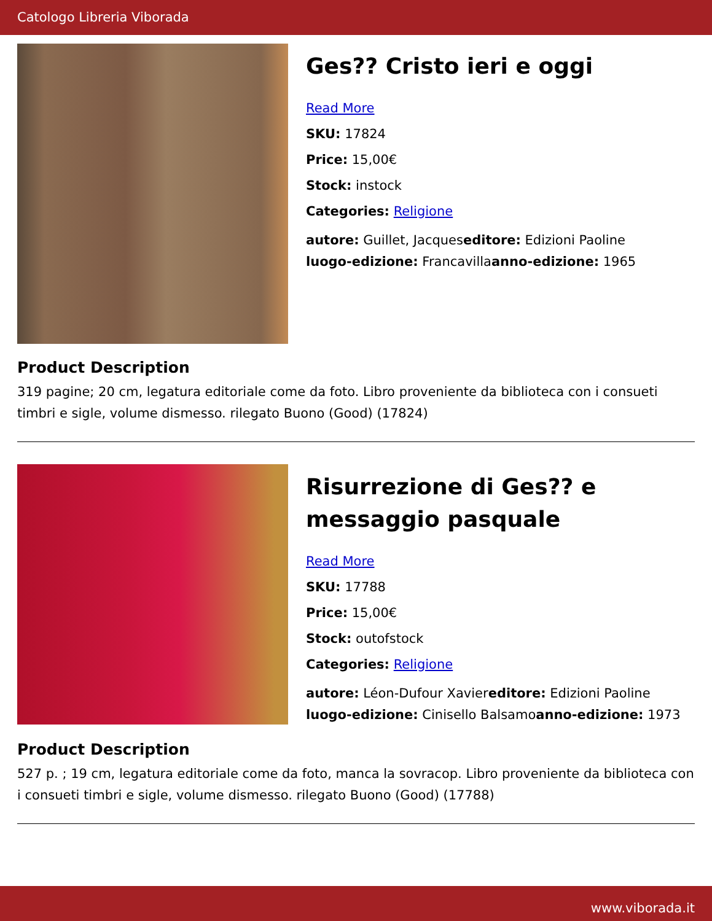Catologo Libreria Viborada
Ges?? Cristo ieri e oggi
Read More
SKU: 17824
Price: 15,00€
Stock: instock
Categories: Religione
autore: Guillet, Jacqueseditore: Edizioni Paoline
luogo-edizione: Francavillaanno-edizione: 1965
Product Description
319 pagine; 20 cm, legatura editoriale come da foto. Libro proveniente da biblioteca con i consueti timbri e sigle, volume dismesso. rilegato Buono (Good) (17824)
Risurrezione di Ges?? e messaggio pasquale
Read More
SKU: 17788
Price: 15,00€
Stock: outofstock
Categories: Religione
autore: Léon-Dufour Xaviereditore: Edizioni Paoline
luogo-edizione: Cinisello Balsamoanno-edizione: 1973
Product Description
527 p. ; 19 cm, legatura editoriale come da foto, manca la sovracop. Libro proveniente da biblioteca con i consueti timbri e sigle, volume dismesso. rilegato Buono (Good) (17788)
www.viborada.it